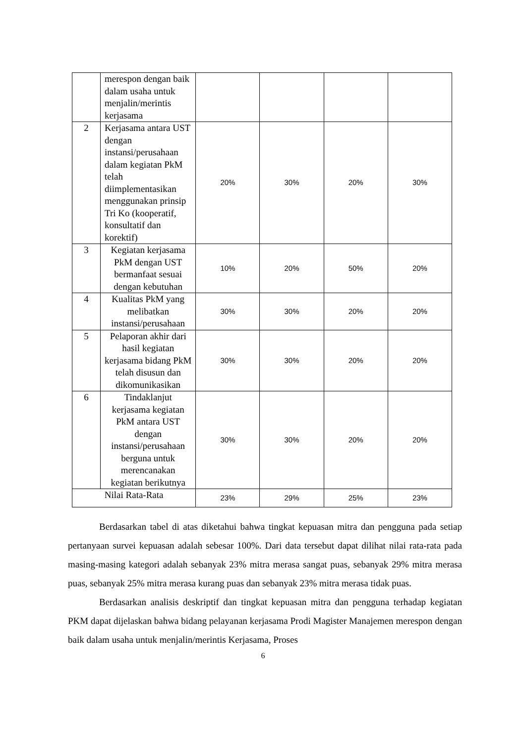| | merespon dengan baik dalam usaha untuk menjalin/merintis kerjasama | | | | |
| 2 | Kerjasama antara UST dengan instansi/perusahaan dalam kegiatan PkM telah diimplementasikan menggunakan prinsip Tri Ko (kooperatif, konsultatif dan korektif) | 20% | 30% | 20% | 30% |
| 3 | Kegiatan kerjasama PkM dengan UST bermanfaat sesuai dengan kebutuhan | 10% | 20% | 50% | 20% |
| 4 | Kualitas PkM yang melibatkan instansi/perusahaan | 30% | 30% | 20% | 20% |
| 5 | Pelaporan akhir dari hasil kegiatan kerjasama bidang PkM telah disusun dan dikomunikasikan | 30% | 30% | 20% | 20% |
| 6 | Tindaklanjut kerjasama kegiatan PkM antara UST dengan instansi/perusahaan berguna untuk merencanakan kegiatan berikutnya | 30% | 30% | 20% | 20% |
| Nilai Rata-Rata | | 23% | 29% | 25% | 23% |
Berdasarkan tabel di atas diketahui bahwa tingkat kepuasan mitra dan pengguna pada setiap pertanyaan survei kepuasan adalah sebesar 100%. Dari data tersebut dapat dilihat nilai rata-rata pada masing-masing kategori adalah sebanyak 23% mitra merasa sangat puas, sebanyak 29% mitra merasa puas, sebanyak 25% mitra merasa kurang puas dan sebanyak 23% mitra merasa tidak puas.
Berdasarkan analisis deskriptif dan tingkat kepuasan mitra dan pengguna terhadap kegiatan PKM dapat dijelaskan bahwa bidang pelayanan kerjasama Prodi Magister Manajemen merespon dengan baik dalam usaha untuk menjalin/merintis Kerjasama, Proses
6